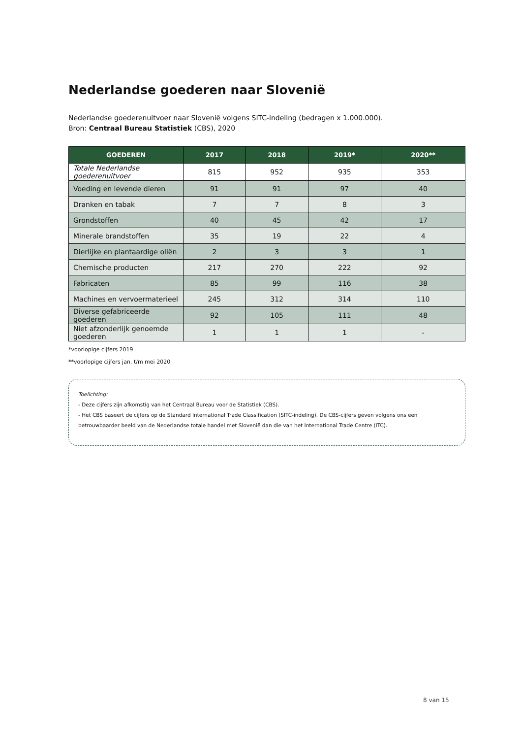Nederlandse goederen naar Slovenië
Nederlandse goederenuitvoer naar Slovenië volgens SITC-indeling (bedragen x 1.000.000).
Bron: Centraal Bureau Statistiek (CBS), 2020
| GOEDEREN | 2017 | 2018 | 2019* | 2020** |
| --- | --- | --- | --- | --- |
| Totale Nederlandse goederenuitvoer | 815 | 952 | 935 | 353 |
| Voeding en levende dieren | 91 | 91 | 97 | 40 |
| Dranken en tabak | 7 | 7 | 8 | 3 |
| Grondstoffen | 40 | 45 | 42 | 17 |
| Minerale brandstoffen | 35 | 19 | 22 | 4 |
| Dierlijke en plantaardige oliën | 2 | 3 | 3 | 1 |
| Chemische producten | 217 | 270 | 222 | 92 |
| Fabricaten | 85 | 99 | 116 | 38 |
| Machines en vervoermaterieel | 245 | 312 | 314 | 110 |
| Diverse gefabriceerde goederen | 92 | 105 | 111 | 48 |
| Niet afzonderlijk genoemde goederen | 1 | 1 | 1 | - |
*voorlopige cijfers 2019
**voorlopige cijfers jan. t/m mei 2020
Toelichting:
- Deze cijfers zijn afkomstig van het Centraal Bureau voor de Statistiek (CBS).
- Het CBS baseert de cijfers op de Standard International Trade Classification (SITC-indeling). De CBS-cijfers geven volgens ons een betrouwbaarder beeld van de Nederlandse totale handel met Slovenië dan die van het International Trade Centre (ITC).
8 van 15